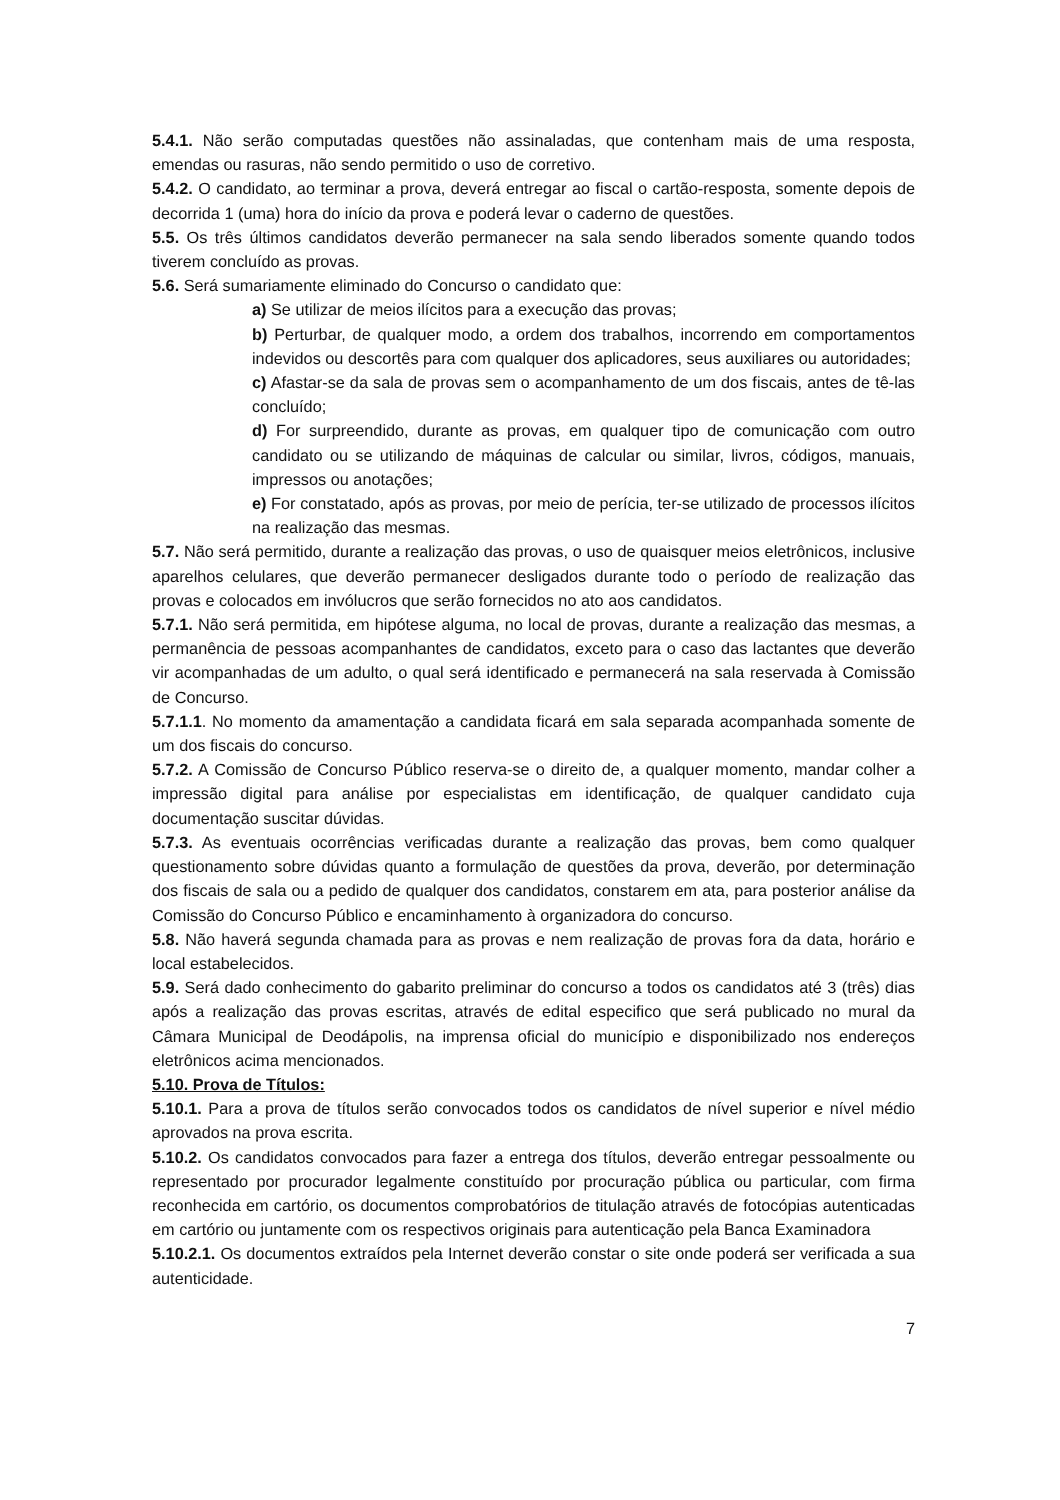5.4.1. Não serão computadas questões não assinaladas, que contenham mais de uma resposta, emendas ou rasuras, não sendo permitido o uso de corretivo.
5.4.2. O candidato, ao terminar a prova, deverá entregar ao fiscal o cartão-resposta, somente depois de decorrida 1 (uma) hora do início da prova e poderá levar o caderno de questões.
5.5. Os três últimos candidatos deverão permanecer na sala sendo liberados somente quando todos tiverem concluído as provas.
5.6. Será sumariamente eliminado do Concurso o candidato que:
a) Se utilizar de meios ilícitos para a execução das provas;
b) Perturbar, de qualquer modo, a ordem dos trabalhos, incorrendo em comportamentos indevidos ou descortês para com qualquer dos aplicadores, seus auxiliares ou autoridades;
c) Afastar-se da sala de provas sem o acompanhamento de um dos fiscais, antes de tê-las concluído;
d) For surpreendido, durante as provas, em qualquer tipo de comunicação com outro candidato ou se utilizando de máquinas de calcular ou similar, livros, códigos, manuais, impressos ou anotações;
e) For constatado, após as provas, por meio de perícia, ter-se utilizado de processos ilícitos na realização das mesmas.
5.7. Não será permitido, durante a realização das provas, o uso de quaisquer meios eletrônicos, inclusive aparelhos celulares, que deverão permanecer desligados durante todo o período de realização das provas e colocados em invólucros que serão fornecidos no ato aos candidatos.
5.7.1. Não será permitida, em hipótese alguma, no local de provas, durante a realização das mesmas, a permanência de pessoas acompanhantes de candidatos, exceto para o caso das lactantes que deverão vir acompanhadas de um adulto, o qual será identificado e permanecerá na sala reservada à Comissão de Concurso.
5.7.1.1. No momento da amamentação a candidata ficará em sala separada acompanhada somente de um dos fiscais do concurso.
5.7.2. A Comissão de Concurso Público reserva-se o direito de, a qualquer momento, mandar colher a impressão digital para análise por especialistas em identificação, de qualquer candidato cuja documentação suscitar dúvidas.
5.7.3. As eventuais ocorrências verificadas durante a realização das provas, bem como qualquer questionamento sobre dúvidas quanto a formulação de questões da prova, deverão, por determinação dos fiscais de sala ou a pedido de qualquer dos candidatos, constarem em ata, para posterior análise da Comissão do Concurso Público e encaminhamento à organizadora do concurso.
5.8. Não haverá segunda chamada para as provas e nem realização de provas fora da data, horário e local estabelecidos.
5.9. Será dado conhecimento do gabarito preliminar do concurso a todos os candidatos até 3 (três) dias após a realização das provas escritas, através de edital especifico que será publicado no mural da Câmara Municipal de Deodápolis, na imprensa oficial do município e disponibilizado nos endereços eletrônicos acima mencionados.
5.10. Prova de Títulos:
5.10.1. Para a prova de títulos serão convocados todos os candidatos de nível superior e nível médio aprovados na prova escrita.
5.10.2. Os candidatos convocados para fazer a entrega dos títulos, deverão entregar pessoalmente ou representado por procurador legalmente constituído por procuração pública ou particular, com firma reconhecida em cartório, os documentos comprobatórios de titulação através de fotocópias autenticadas em cartório ou juntamente com os respectivos originais para autenticação pela Banca Examinadora
5.10.2.1. Os documentos extraídos pela Internet deverão constar o site onde poderá ser verificada a sua autenticidade.
7